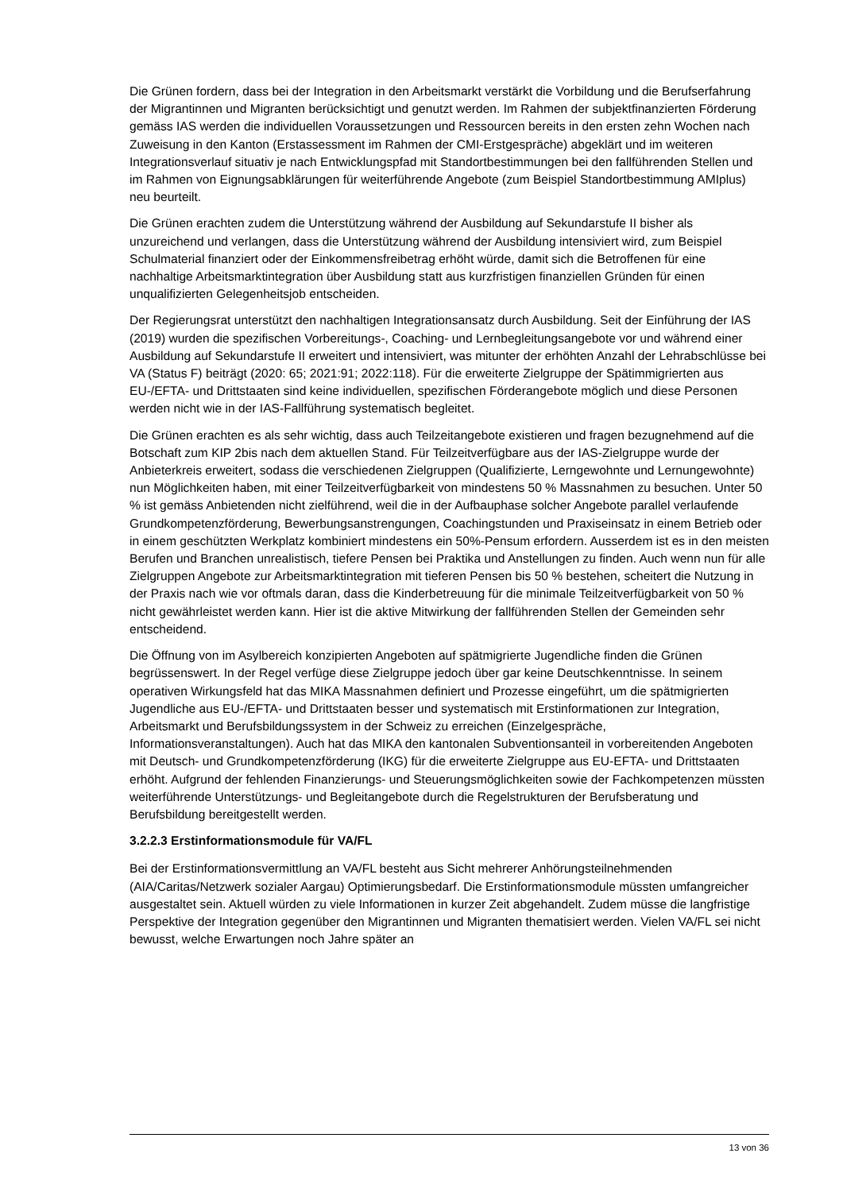Die Grünen fordern, dass bei der Integration in den Arbeitsmarkt verstärkt die Vorbildung und die Berufserfahrung der Migrantinnen und Migranten berücksichtigt und genutzt werden. Im Rahmen der subjektfinanzierten Förderung gemäss IAS werden die individuellen Voraussetzungen und Ressourcen bereits in den ersten zehn Wochen nach Zuweisung in den Kanton (Erstassessment im Rahmen der CMI-Erstgespräche) abgeklärt und im weiteren Integrationsverlauf situativ je nach Entwicklungspfad mit Standortbestimmungen bei den fallführenden Stellen und im Rahmen von Eignungsabklärungen für weiterführende Angebote (zum Beispiel Standortbestimmung AMIplus) neu beurteilt.
Die Grünen erachten zudem die Unterstützung während der Ausbildung auf Sekundarstufe II bisher als unzureichend und verlangen, dass die Unterstützung während der Ausbildung intensiviert wird, zum Beispiel Schulmaterial finanziert oder der Einkommensfreibetrag erhöht würde, damit sich die Betroffenen für eine nachhaltige Arbeitsmarktintegration über Ausbildung statt aus kurzfristigen finanziellen Gründen für einen unqualifizierten Gelegenheitsjob entscheiden.
Der Regierungsrat unterstützt den nachhaltigen Integrationsansatz durch Ausbildung. Seit der Einführung der IAS (2019) wurden die spezifischen Vorbereitungs-, Coaching- und Lernbegleitungsangebote vor und während einer Ausbildung auf Sekundarstufe II erweitert und intensiviert, was mitunter der erhöhten Anzahl der Lehrabschlüsse bei VA (Status F) beiträgt (2020: 65; 2021:91; 2022:118). Für die erweiterte Zielgruppe der Spätimmigrierten aus EU-/EFTA- und Drittstaaten sind keine individuellen, spezifischen Förderangebote möglich und diese Personen werden nicht wie in der IAS-Fallführung systematisch begleitet.
Die Grünen erachten es als sehr wichtig, dass auch Teilzeitangebote existieren und fragen bezugnehmend auf die Botschaft zum KIP 2bis nach dem aktuellen Stand. Für Teilzeitverfügbare aus der IAS-Zielgruppe wurde der Anbieterkreis erweitert, sodass die verschiedenen Zielgruppen (Qualifizierte, Lerngewohnte und Lernungewohnte) nun Möglichkeiten haben, mit einer Teilzeitverfügbarkeit von mindestens 50 % Massnahmen zu besuchen. Unter 50 % ist gemäss Anbietenden nicht zielführend, weil die in der Aufbauphase solcher Angebote parallel verlaufende Grundkompetenzförderung, Bewerbungsanstrengungen, Coachingstunden und Praxiseinsatz in einem Betrieb oder in einem geschützten Werkplatz kombiniert mindestens ein 50%-Pensum erfordern. Ausserdem ist es in den meisten Berufen und Branchen unrealistisch, tiefere Pensen bei Praktika und Anstellungen zu finden. Auch wenn nun für alle Zielgruppen Angebote zur Arbeitsmarktintegration mit tieferen Pensen bis 50 % bestehen, scheitert die Nutzung in der Praxis nach wie vor oftmals daran, dass die Kinderbetreuung für die minimale Teilzeitverfügbarkeit von 50 % nicht gewährleistet werden kann. Hier ist die aktive Mitwirkung der fallführenden Stellen der Gemeinden sehr entscheidend.
Die Öffnung von im Asylbereich konzipierten Angeboten auf spätmigrierte Jugendliche finden die Grünen begrüssenswert. In der Regel verfüge diese Zielgruppe jedoch über gar keine Deutschkenntnisse. In seinem operativen Wirkungsfeld hat das MIKA Massnahmen definiert und Prozesse eingeführt, um die spätmigrierten Jugendliche aus EU-/EFTA- und Drittstaaten besser und systematisch mit Erstinformationen zur Integration, Arbeitsmarkt und Berufsbildungssystem in der Schweiz zu erreichen (Einzelgespräche, Informationsveranstaltungen). Auch hat das MIKA den kantonalen Subventionsanteil in vorbereitenden Angeboten mit Deutsch- und Grundkompetenzförderung (IKG) für die erweiterte Zielgruppe aus EU-EFTA- und Drittstaaten erhöht. Aufgrund der fehlenden Finanzierungs- und Steuerungsmöglichkeiten sowie der Fachkompetenzen müssten weiterführende Unterstützungs- und Begleitangebote durch die Regelstrukturen der Berufsberatung und Berufsbildung bereitgestellt werden.
3.2.2.3 Erstinformationsmodule für VA/FL
Bei der Erstinformationsvermittlung an VA/FL besteht aus Sicht mehrerer Anhörungsteilnehmenden (AIA/Caritas/Netzwerk sozialer Aargau) Optimierungsbedarf. Die Erstinformationsmodule müssten umfangreicher ausgestaltet sein. Aktuell würden zu viele Informationen in kurzer Zeit abgehandelt. Zudem müsse die langfristige Perspektive der Integration gegenüber den Migrantinnen und Migranten thematisiert werden. Vielen VA/FL sei nicht bewusst, welche Erwartungen noch Jahre später an
13 von 36